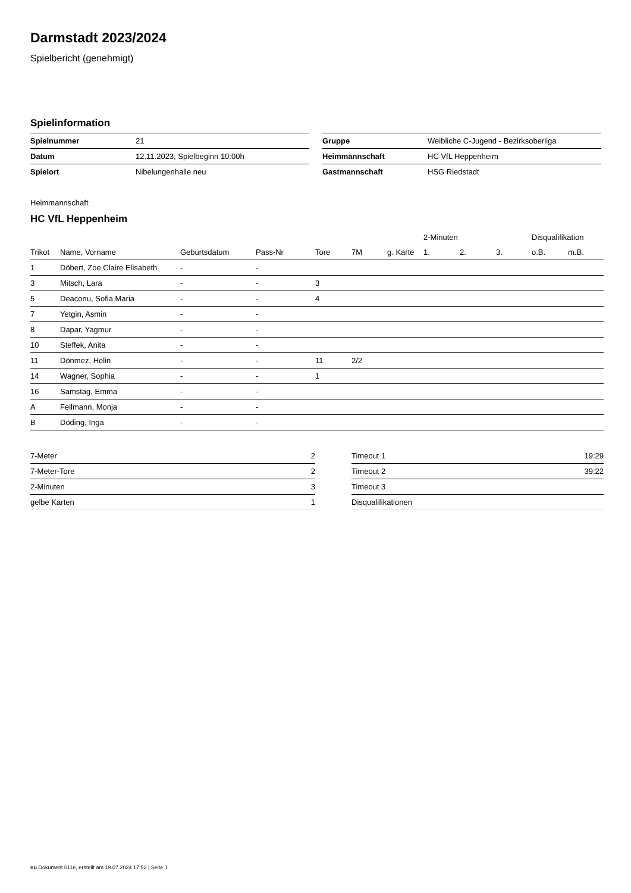Darmstadt 2023/2024
Spielbericht (genehmigt)
Spielinformation
| Spielnummer | 21 |
| Datum | 12.11.2023, Spielbeginn 10:00h |
| Spielort | Nibelungenhalle neu |
| Gruppe | Weibliche C-Jugend - Bezirksoberliga |
| Heimmannschaft | HC VfL Heppenheim |
| Gastmannschaft | HSG Riedstadt |
Heimmannschaft
HC VfL Heppenheim
| | | | | | | | 2-Minuten | | | Disqualifikation | |
| --- | --- | --- | --- | --- | --- | --- | --- | --- | --- | --- | --- |
| Trikot | Name, Vorname | Geburtsdatum | Pass-Nr | Tore | 7M | g. Karte | 1. | 2. | 3. | o.B. | m.B. |
| 1 | Döbert, Zoe Claire Elisabeth | - | - | | | | | | | | |
| 3 | Mitsch, Lara | - | - | 3 | | | | | | | |
| 5 | Deaconu, Sofia Maria | - | - | 4 | | | | | | | |
| 7 | Yetgin, Asmin | - | - | | | | | | | | |
| 8 | Dapar, Yagmur | - | - | | | | | | | | |
| 10 | Steffek, Anita | - | - | | | | | | | | |
| 11 | Dönmez, Helin | - | - | 11 | 2/2 | | | | | | |
| 14 | Wagner, Sophia | - | - | 1 | | | | | | | |
| 16 | Samstag, Emma | - | - | | | | | | | | |
| A | Fellmann, Monja | - | - | | | | | | | | |
| B | Döding, Inga | - | - | | | | | | | | |
| 7-Meter | 2 |
| 7-Meter-Tore | 2 |
| 2-Minuten | 3 |
| gelbe Karten | 1 |
| Timeout 1 | 19:29 |
| Timeout 2 | 39:22 |
| Timeout 3 | |
| Disqualifikationen | |
nu.Dokument 011e, erstellt am 19.07.2024 17:52 | Seite 1